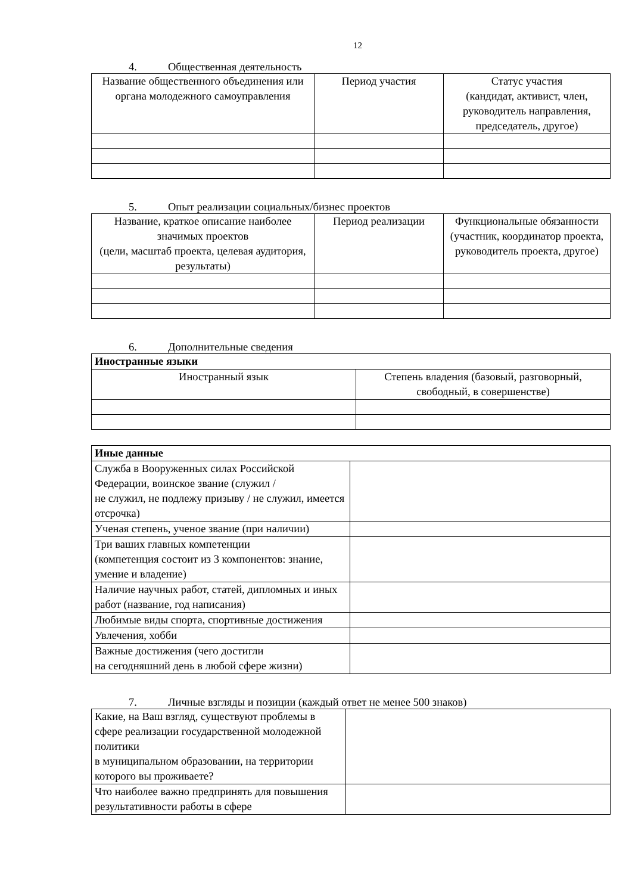12
4. Общественная деятельность
| Название общественного объединения или органа молодежного самоуправления | Период участия | Статус участия (кандидат, активист, член, руководитель направления, председатель, другое) |
| --- | --- | --- |
5. Опыт реализации социальных/бизнес проектов
| Название, краткое описание наиболее значимых проектов (цели, масштаб проекта, целевая аудитория, результаты) | Период реализации | Функциональные обязанности (участник, координатор проекта, руководитель проекта, другое) |
| --- | --- | --- |
6. Дополнительные сведения
| Иностранные языки | |
| --- | --- |
| Иностранный язык | Степень владения (базовый, разговорный, свободный, в совершенстве) |
| Иные данные | |
| --- | --- |
| Служба в Вооруженных силах Российской Федерации, воинское звание (служил / не служил, не подлежу призыву / не служил, имеется отсрочка) | |
| Ученая степень, ученое звание (при наличии) | |
| Три ваших главных компетенции (компетенция состоит из 3 компонентов: знание, умение и владение) | |
| Наличие научных работ, статей, дипломных и иных работ (название, год написания) | |
| Любимые виды спорта, спортивные достижения | |
| Увлечения, хобби | |
| Важные достижения (чего достигли на сегодняшний день в любой сфере жизни) | |
7. Личные взгляды и позиции (каждый ответ не менее 500 знаков)
| Какие, на Ваш взгляд, существуют проблемы в сфере реализации государственной молодежной политики в муниципальном образовании, на территории которого вы проживаете? | |
| Что наиболее важно предпринять для повышения результативности работы в сфере | |